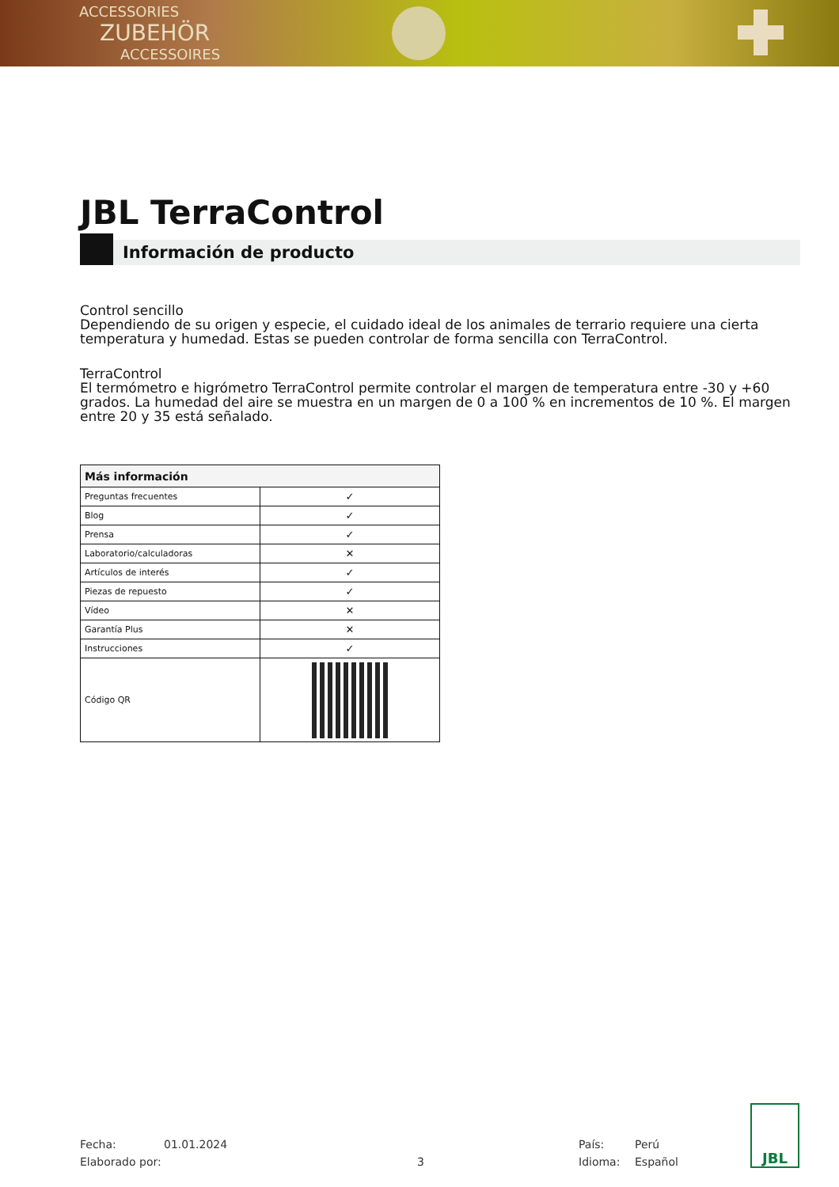ACCESSORIES
ZUBEHÖR
ACCESSOIRES
JBL TerraControl
Información de producto
Control sencillo
Dependiendo de su origen y especie, el cuidado ideal de los animales de terrario requiere una cierta temperatura y humedad. Estas se pueden controlar de forma sencilla con TerraControl.
TerraControl
El termómetro e higrómetro TerraControl permite controlar el margen de temperatura entre -30 y +60 grados. La humedad del aire se muestra en un margen de 0 a 100 % en incrementos de 10 %. El margen entre 20 y 35 está señalado.
| Más información | |
| --- | --- |
| Preguntas frecuentes | ✓ |
| Blog | ✓ |
| Prensa | ✓ |
| Laboratorio/calculadoras | ✕ |
| Artículos de interés | ✓ |
| Piezas de repuesto | ✓ |
| Vídeo | ✕ |
| Garantía Plus | ✕ |
| Instrucciones | ✓ |
| Código QR | |
Fecha:
Elaborado por:
01.01.2024
3 País:
Idioma:
Perú
Español
JBL